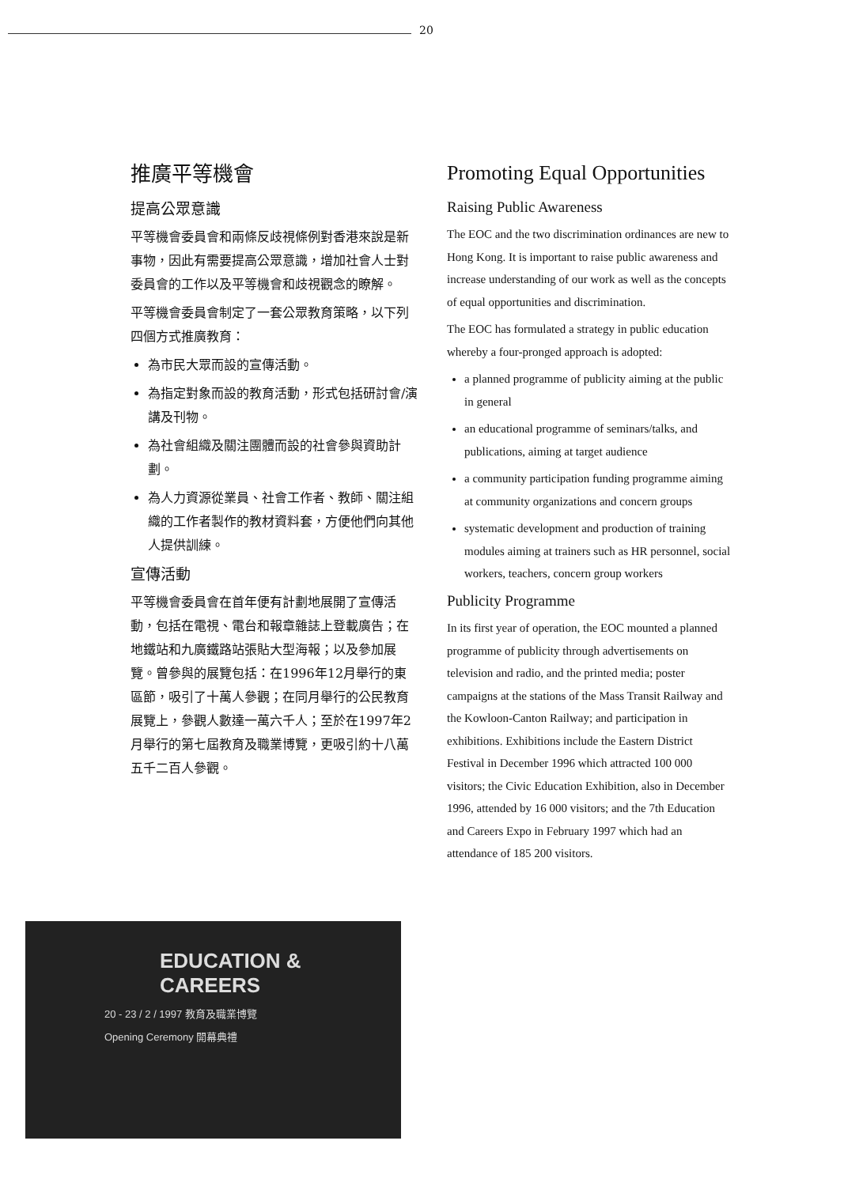20
推廣平等機會
提高公眾意識
平等機會委員會和兩條反歧視條例對香港來說是新事物，因此有需要提高公眾意識，增加社會人士對委員會的工作以及平等機會和歧視觀念的瞭解。
平等機會委員會制定了一套公眾教育策略，以下列四個方式推廣教育：
為市民大眾而設的宣傳活動。
為指定對象而設的教育活動，形式包括研討會/演講及刊物。
為社會組織及關注團體而設的社會參與資助計劃。
為人力資源從業員、社會工作者、教師、關注組織的工作者製作的教材資料套，方便他們向其他人提供訓練。
宣傳活動
平等機會委員會在首年便有計劃地展開了宣傳活動，包括在電視、電台和報章雜誌上登載廣告；在地鐵站和九廣鐵路站張貼大型海報；以及參加展覽。曾參與的展覽包括：在1996年12月舉行的東區節，吸引了十萬人參觀；在同月舉行的公民教育展覽上，參觀人數達一萬六千人；至於在1997年2月舉行的第七屆教育及職業博覽，更吸引約十八萬五千二百人參觀。
Promoting Equal Opportunities
Raising Public Awareness
The EOC and the two discrimination ordinances are new to Hong Kong. It is important to raise public awareness and increase understanding of our work as well as the concepts of equal opportunities and discrimination.
The EOC has formulated a strategy in public education whereby a four-pronged approach is adopted:
a planned programme of publicity aiming at the public in general
an educational programme of seminars/talks, and publications, aiming at target audience
a community participation funding programme aiming at community organizations and concern groups
systematic development and production of training modules aiming at trainers such as HR personnel, social workers, teachers, concern group workers
Publicity Programme
In its first year of operation, the EOC mounted a planned programme of publicity through advertisements on television and radio, and the printed media; poster campaigns at the stations of the Mass Transit Railway and the Kowloon-Canton Railway; and participation in exhibitions. Exhibitions include the Eastern District Festival in December 1996 which attracted 100 000 visitors; the Civic Education Exhibition, also in December 1996, attended by 16 000 visitors; and the 7th Education and Careers Expo in February 1997 which had an attendance of 185 200 visitors.
EDUCATION & CAREERS
20 - 23 / 2 / 1997 教育及職業博覽
Opening Ceremony 開幕典禮